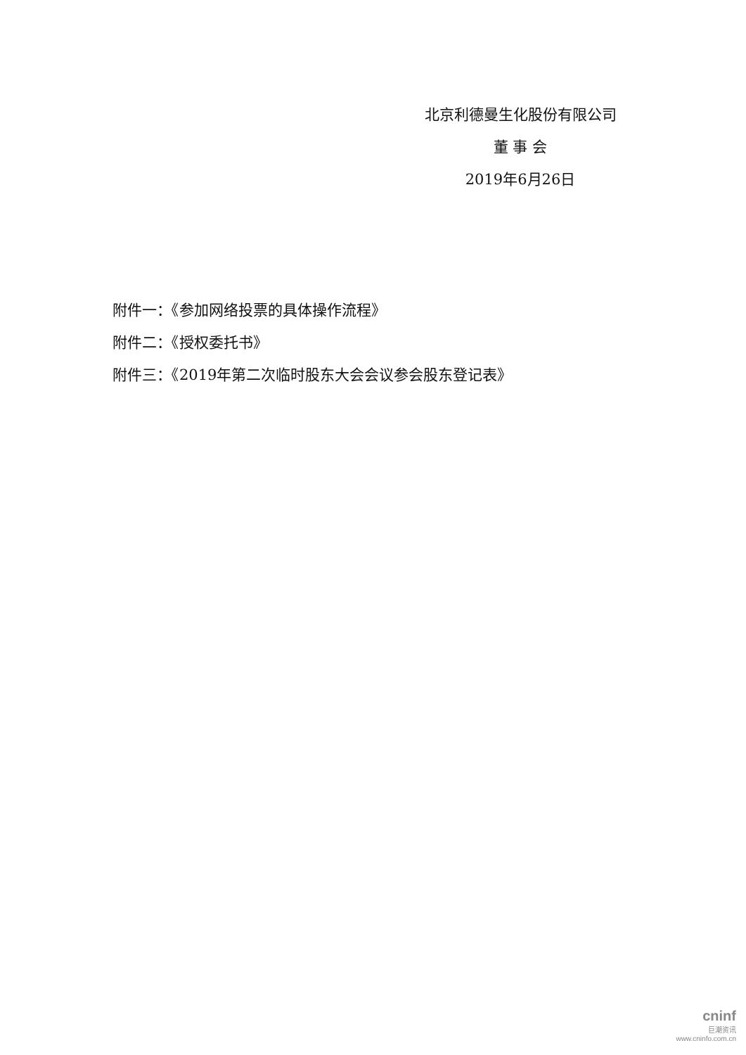北京利德曼生化股份有限公司
董 事 会
2019年6月26日
附件一：《参加网络投票的具体操作流程》
附件二：《授权委托书》
附件三：《2019年第二次临时股东大会会议参会股东登记表》
cninf
巨潮资讯
www.cninfo.com.cn